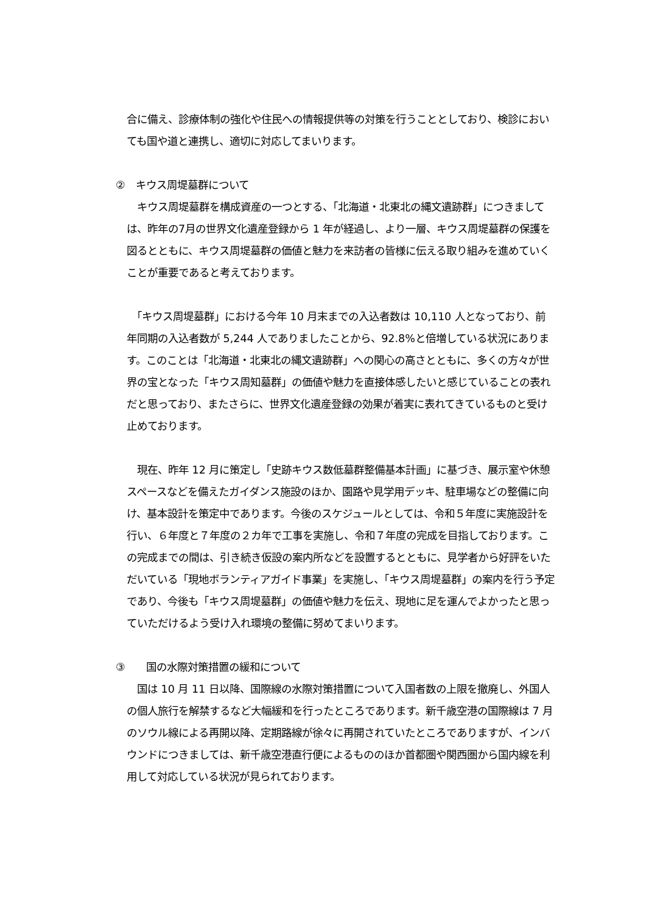合に備え、診療体制の強化や住民への情報提供等の対策を行うこととしており、検診においても国や道と連携し、適切に対応してまいります。
②　キウス周堤墓群について
　キウス周堤墓群を構成資産の一つとする、「北海道・北東北の縄文遺跡群」につきましては、昨年の7月の世界文化遺産登録から 1 年が経過し、より一層、キウス周堤墓群の保護を図るとともに、キウス周堤墓群の価値と魅力を来訪者の皆様に伝える取り組みを進めていくことが重要であると考えております。
　「キウス周堤墓群」における今年 10 月末までの入込者数は 10,110 人となっており、前年同期の入込者数が 5,244 人でありましたことから、92.8%と倍増している状況にあります。このことは「北海道・北東北の縄文遺跡群」への関心の高さとともに、多くの方々が世界の宝となった「キウス周知墓群」の価値や魅力を直接体感したいと感じていることの表れだと思っており、またさらに、世界文化遺産登録の効果が着実に表れてきているものと受け止めております。
　現在、昨年 12 月に策定し「史跡キウス数低墓群整備基本計画」に基づき、展示室や休憩スペースなどを備えたガイダンス施設のほか、園路や見学用デッキ、駐車場などの整備に向け、基本設計を策定中であります。今後のスケジュールとしては、令和５年度に実施設計を行い、６年度と７年度の２カ年で工事を実施し、令和７年度の完成を目指しております。この完成までの間は、引き続き仮設の案内所などを設置するとともに、見学者から好評をいただいている「現地ボランティアガイド事業」を実施し、「キウス周堤墓群」の案内を行う予定であり、今後も「キウス周堤墓群」の価値や魅力を伝え、現地に足を運んでよかったと思っていただけるよう受け入れ環境の整備に努めてまいります。
③　　国の水際対策措置の緩和について
　国は 10 月 11 日以降、国際線の水際対策措置について入国者数の上限を撤廃し、外国人の個人旅行を解禁するなど大幅緩和を行ったところであります。新千歳空港の国際線は 7 月のソウル線による再開以降、定期路線が徐々に再開されていたところでありますが、インバウンドにつきましては、新千歳空港直行便によるもののほか首都圏や関西圏から国内線を利用して対応している状況が見られております。